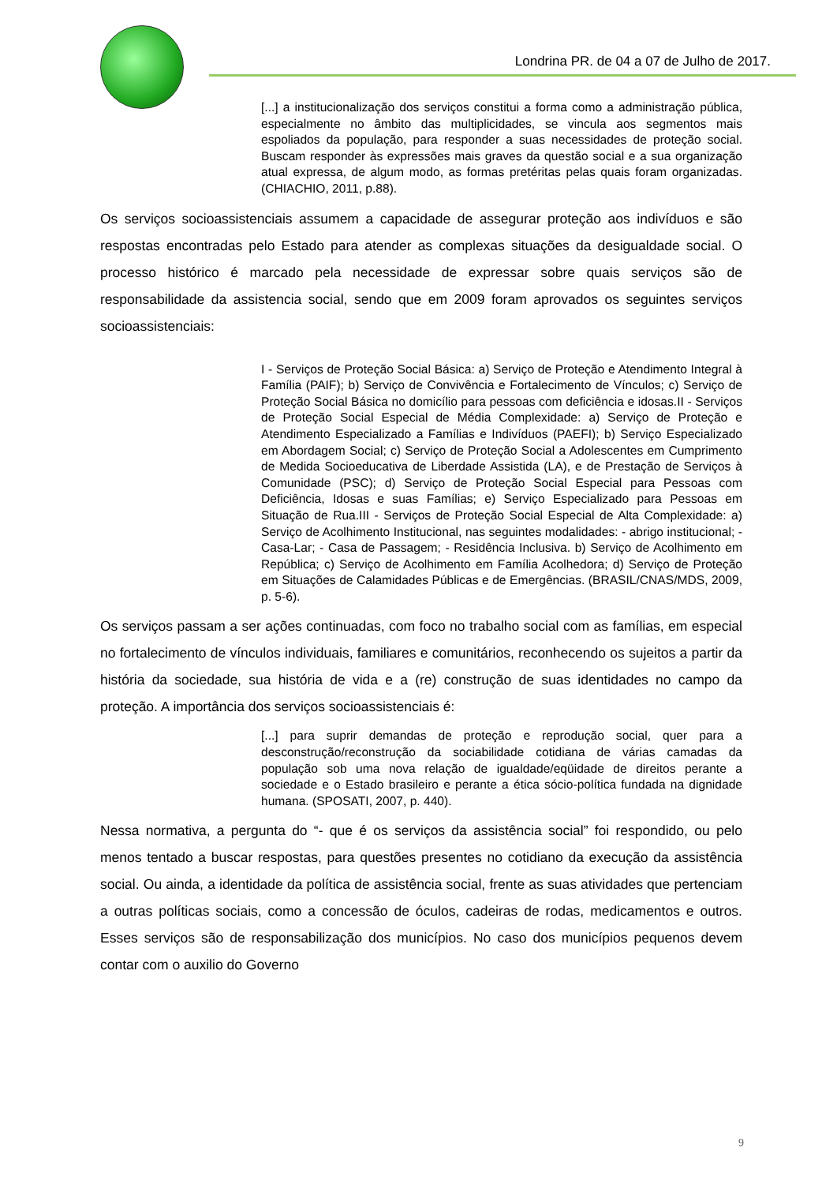Londrina PR. de 04 a 07 de Julho de 2017.
[...] a institucionalização dos serviços constitui a forma como a administração pública, especialmente no âmbito das multiplicidades, se vincula aos segmentos mais espoliados da população, para responder a suas necessidades de proteção social. Buscam responder às expressões mais graves da questão social e a sua organização atual expressa, de algum modo, as formas pretéritas pelas quais foram organizadas. (CHIACHIO, 2011, p.88).
Os serviços socioassistenciais assumem a capacidade de assegurar proteção aos indivíduos e são respostas encontradas pelo Estado para atender as complexas situações da desigualdade social. O processo histórico é marcado pela necessidade de expressar sobre quais serviços são de responsabilidade da assistencia social, sendo que em 2009 foram aprovados os seguintes serviços socioassistenciais:
I - Serviços de Proteção Social Básica: a) Serviço de Proteção e Atendimento Integral à Família (PAIF); b) Serviço de Convivência e Fortalecimento de Vínculos; c) Serviço de Proteção Social Básica no domicílio para pessoas com deficiência e idosas.II - Serviços de Proteção Social Especial de Média Complexidade: a) Serviço de Proteção e Atendimento Especializado a Famílias e Indivíduos (PAEFI); b) Serviço Especializado em Abordagem Social; c) Serviço de Proteção Social a Adolescentes em Cumprimento de Medida Socioeducativa de Liberdade Assistida (LA), e de Prestação de Serviços à Comunidade (PSC); d) Serviço de Proteção Social Especial para Pessoas com Deficiência, Idosas e suas Famílias; e) Serviço Especializado para Pessoas em Situação de Rua.III - Serviços de Proteção Social Especial de Alta Complexidade: a) Serviço de Acolhimento Institucional, nas seguintes modalidades: - abrigo institucional; - Casa-Lar; - Casa de Passagem; - Residência Inclusiva. b) Serviço de Acolhimento em República; c) Serviço de Acolhimento em Família Acolhedora; d) Serviço de Proteção em Situações de Calamidades Públicas e de Emergências. (BRASIL/CNAS/MDS, 2009, p. 5-6).
Os serviços passam a ser ações continuadas, com foco no trabalho social com as famílias, em especial no fortalecimento de vínculos individuais, familiares e comunitários, reconhecendo os sujeitos a partir da história da sociedade, sua história de vida e a (re) construção de suas identidades no campo da proteção. A importância dos serviços socioassistenciais é:
[...] para suprir demandas de proteção e reprodução social, quer para a desconstrução/reconstrução da sociabilidade cotidiana de várias camadas da população sob uma nova relação de igualdade/eqüidade de direitos perante a sociedade e o Estado brasileiro e perante a ética sócio-política fundada na dignidade humana. (SPOSATI, 2007, p. 440).
Nessa normativa, a pergunta do “- que é os serviços da assistência social” foi respondido, ou pelo menos tentado a buscar respostas, para questões presentes no cotidiano da execução da assistência social. Ou ainda, a identidade da política de assistência social, frente as suas atividades que pertenciam a outras políticas sociais, como a concessão de óculos, cadeiras de rodas, medicamentos e outros. Esses serviços são de responsabilização dos municípios. No caso dos municípios pequenos devem contar com o auxilio do Governo
9